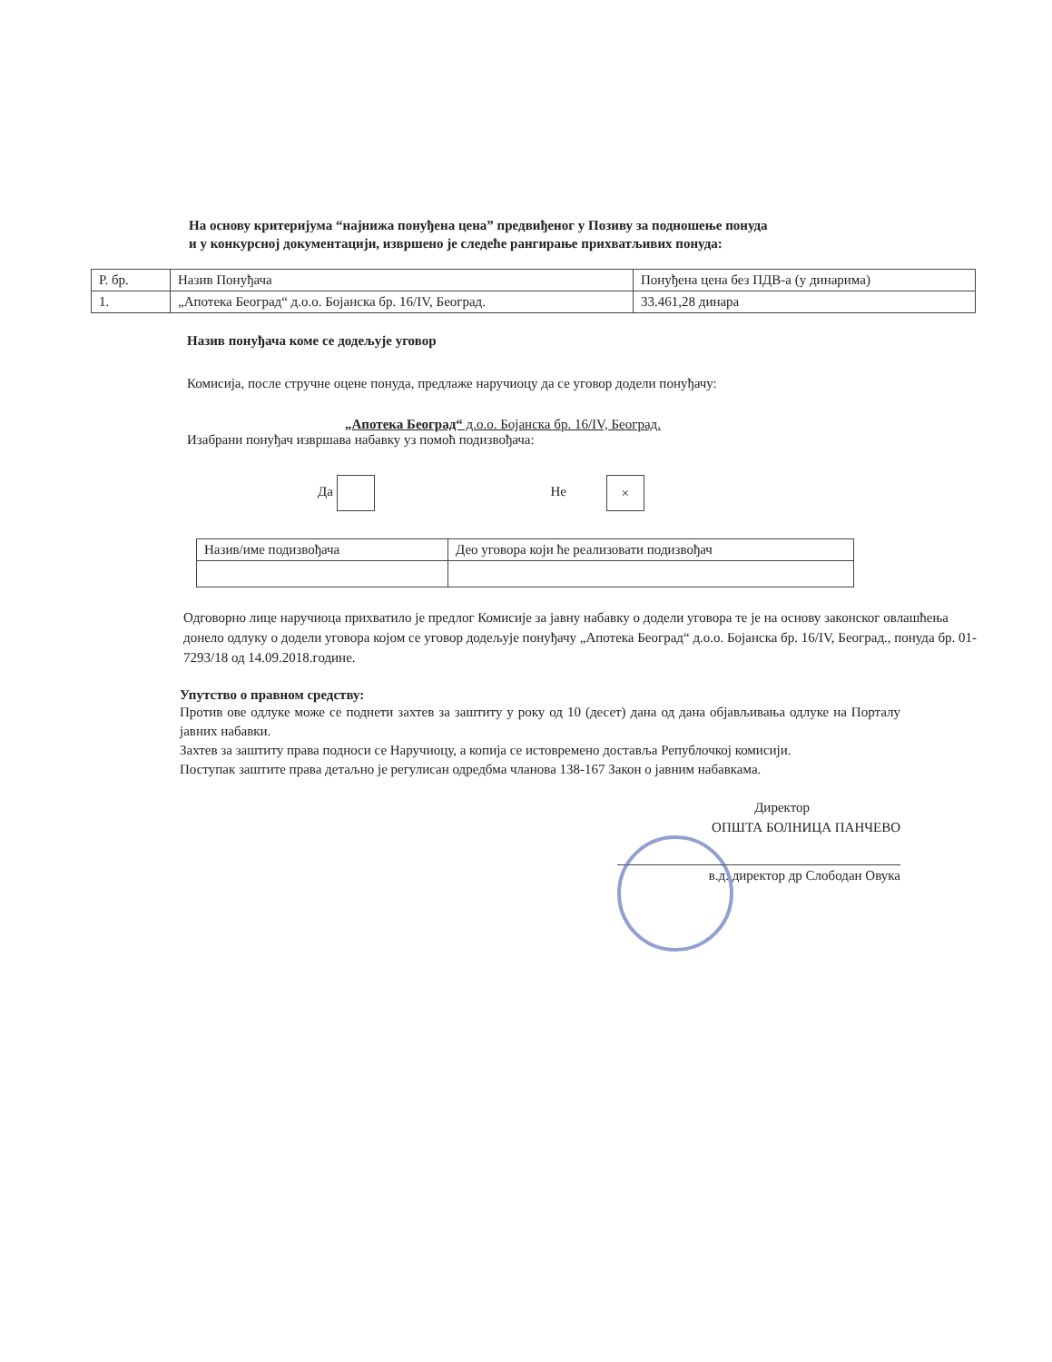На основу критеријума “најнижа понуђена цена” предвиђеног у Позиву за подношење понуда
и у конкурсној документацији, извршено је следеће рангирање прихватљивих понуда:
| Р. бр. | Назив Понуђача | Понуђена цена без ПДВ-а (у динарима) |
| 1. | „Апотека Београд“ д.о.о. Бојанска бр. 16/IV, Београд. | 33.461,28 динара |
Назив понуђача коме се додељује уговор
Комисија, после стручне оцене понуда, предлаже наручиоцу да се уговор додели понуђачу:
„Апотека Београд“ д.о.о. Бојанска бр. 16/IV, Београд.
Изабрани понуђач извршава набавку уз помоћ подизвођача:
Да Не ×
| Назив/име подизвођача | Део уговора који ће реализовати подизвођач |
Одговорно лице наручиоца прихватило је предлог Комисије за јавну набавку о додели уговора те је на основу законског овлашћења донело одлуку о додели уговора којом се уговор додељује понуђачу „Апотека Београд“ д.о.о. Бојанска бр. 16/IV, Београд., понуда бр. 01-7293/18 од 14.09.2018.године.
Упутство о правном средству:
Против ове одлуке може се поднети захтев за заштиту у року од 10 (десет) дана од дана објављивања одлуке на Порталу јавних набавки.
Захтев за заштиту права подноси се Наручиоцу, а копија се истовремено доставља Републочкој комисији.
Поступак заштите права детаљно је регулисан одредбма чланова 138-167 Закон о јавним набавкама.
Директор
ОПШТА БОЛНИЦА ПАНЧЕВО
в.д. директор др Слободан Овука